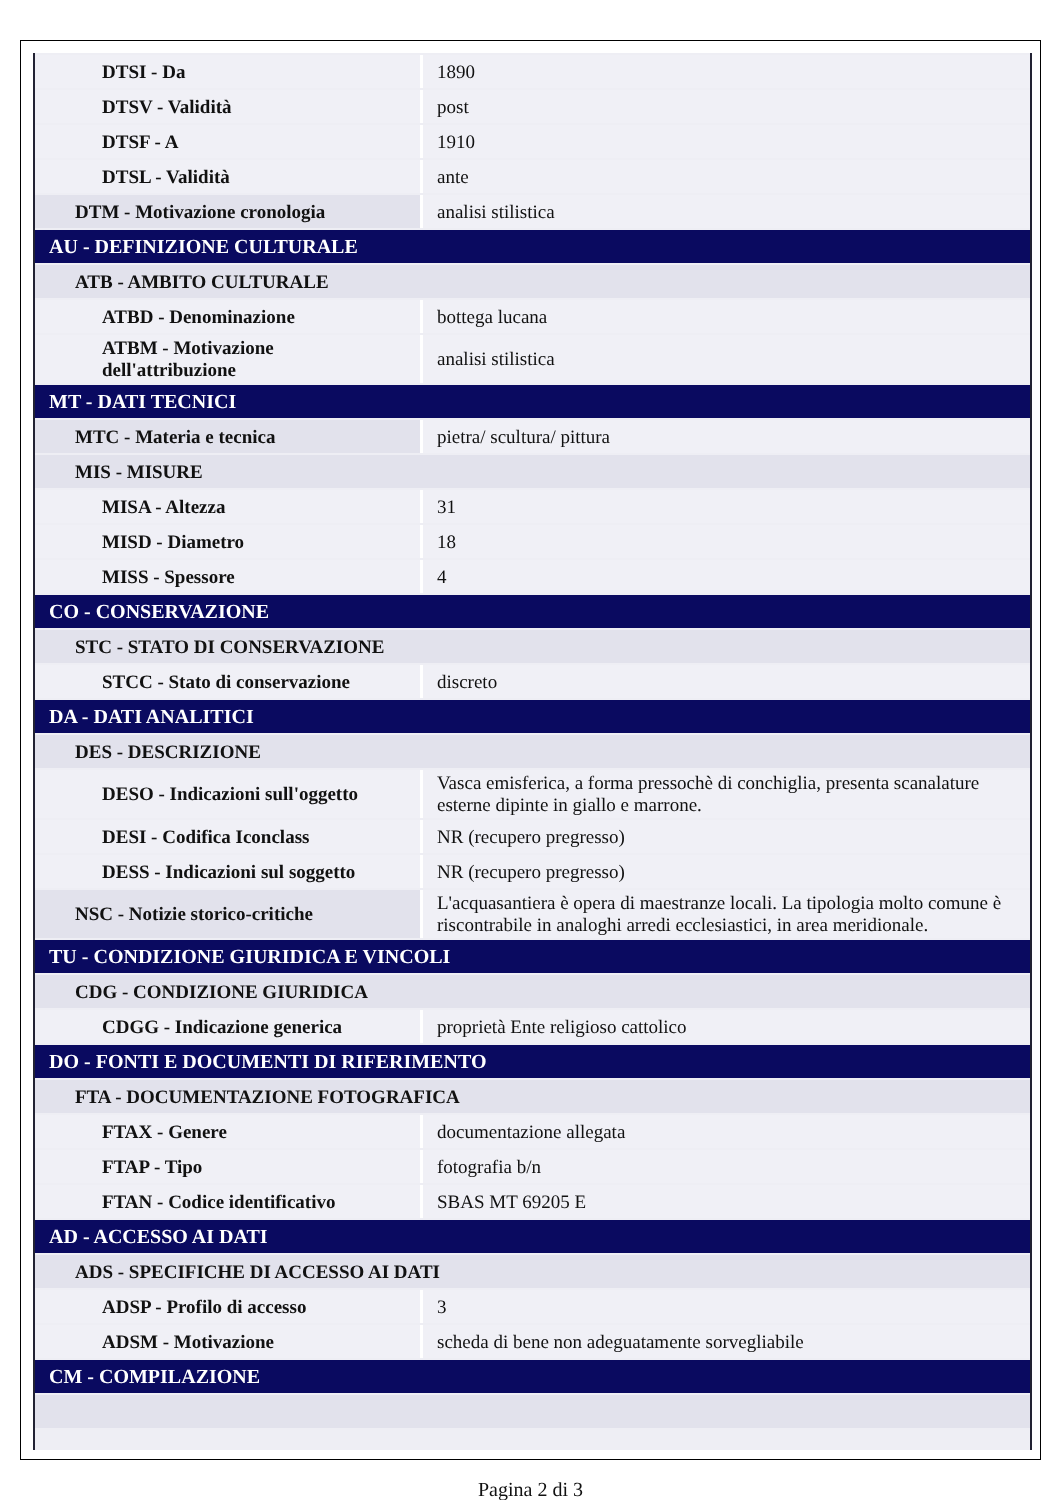| DTSI - Da | 1890 |
| DTSV - Validità | post |
| DTSF - A | 1910 |
| DTSL - Validità | ante |
| DTM - Motivazione cronologia | analisi stilistica |
| AU - DEFINIZIONE CULTURALE | |
| ATB - AMBITO CULTURALE | |
| ATBD - Denominazione | bottega lucana |
| ATBM - Motivazione dell'attribuzione | analisi stilistica |
| MT - DATI TECNICI | |
| MTC - Materia e tecnica | pietra/ scultura/ pittura |
| MIS - MISURE | |
| MISA - Altezza | 31 |
| MISD - Diametro | 18 |
| MISS - Spessore | 4 |
| CO - CONSERVAZIONE | |
| STC - STATO DI CONSERVAZIONE | |
| STCC - Stato di conservazione | discreto |
| DA - DATI ANALITICI | |
| DES - DESCRIZIONE | |
| DESO - Indicazioni sull'oggetto | Vasca emisferica, a forma pressochè di conchiglia, presenta scanalature esterne dipinte in giallo e marrone. |
| DESI - Codifica Iconclass | NR (recupero pregresso) |
| DESS - Indicazioni sul soggetto | NR (recupero pregresso) |
| NSC - Notizie storico-critiche | L'acquasantiera è opera di maestranze locali. La tipologia molto comune è riscontrabile in analoghi arredi ecclesiastici, in area meridionale. |
| TU - CONDIZIONE GIURIDICA E VINCOLI | |
| CDG - CONDIZIONE GIURIDICA | |
| CDGG - Indicazione generica | proprietà Ente religioso cattolico |
| DO - FONTI E DOCUMENTI DI RIFERIMENTO | |
| FTA - DOCUMENTAZIONE FOTOGRAFICA | |
| FTAX - Genere | documentazione allegata |
| FTAP - Tipo | fotografia b/n |
| FTAN - Codice identificativo | SBAS MT 69205 E |
| AD - ACCESSO AI DATI | |
| ADS - SPECIFICHE DI ACCESSO AI DATI | |
| ADSP - Profilo di accesso | 3 |
| ADSM - Motivazione | scheda di bene non adeguatamente sorvegliabile |
| CM - COMPILAZIONE | |
Pagina 2 di 3